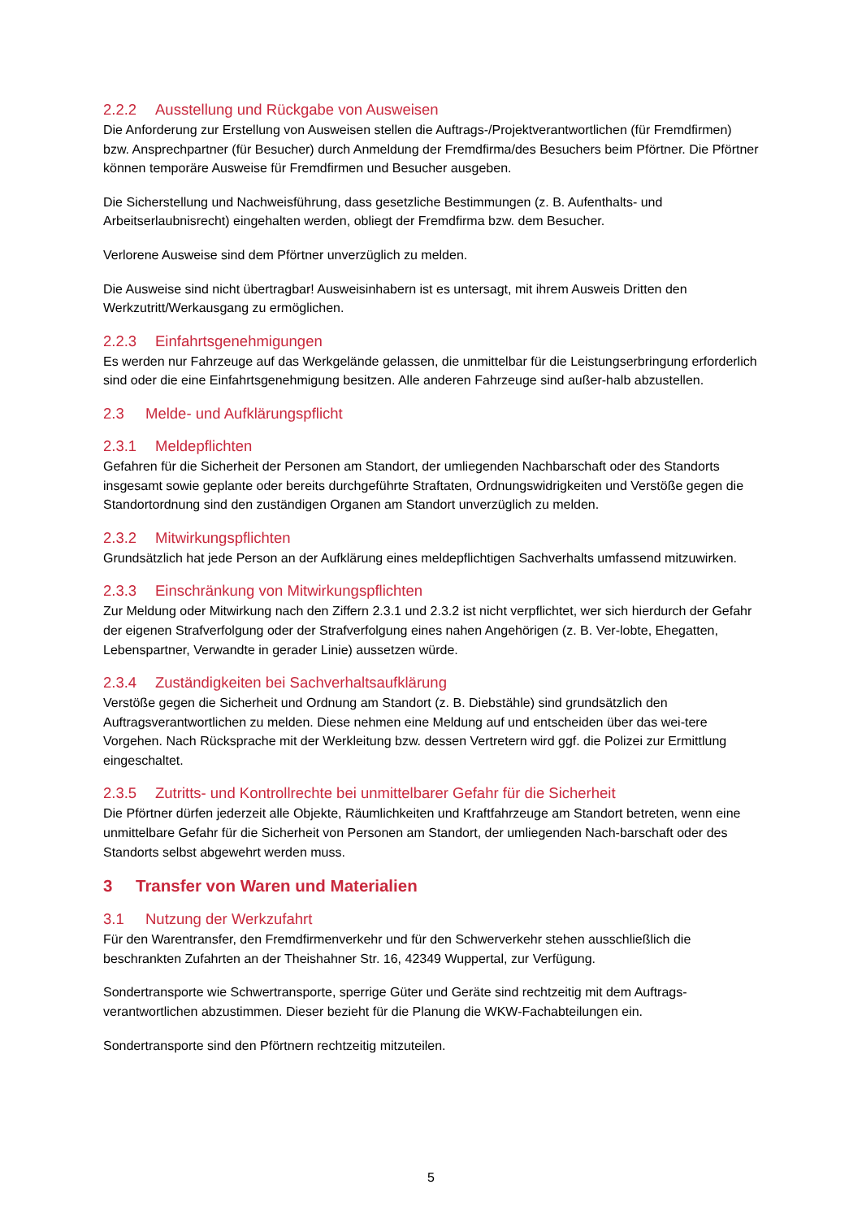2.2.2 Ausstellung und Rückgabe von Ausweisen
Die Anforderung zur Erstellung von Ausweisen stellen die Auftrags-/Projektverantwortlichen (für Fremdfirmen) bzw. Ansprechpartner (für Besucher) durch Anmeldung der Fremdfirma/des Besuchers beim Pförtner. Die Pförtner können temporäre Ausweise für Fremdfirmen und Besucher ausgeben.
Die Sicherstellung und Nachweisführung, dass gesetzliche Bestimmungen (z. B. Aufenthalts- und Arbeitserlaubnisrecht) eingehalten werden, obliegt der Fremdfirma bzw. dem Besucher.
Verlorene Ausweise sind dem Pförtner unverzüglich zu melden.
Die Ausweise sind nicht übertragbar! Ausweisinhabern ist es untersagt, mit ihrem Ausweis Dritten den Werkzutritt/Werkausgang zu ermöglichen.
2.2.3 Einfahrtsgenehmigungen
Es werden nur Fahrzeuge auf das Werkgelände gelassen, die unmittelbar für die Leistungserbringung erforderlich sind oder die eine Einfahrtsgenehmigung besitzen. Alle anderen Fahrzeuge sind außer-halb abzustellen.
2.3 Melde- und Aufklärungspflicht
2.3.1 Meldepflichten
Gefahren für die Sicherheit der Personen am Standort, der umliegenden Nachbarschaft oder des Standorts insgesamt sowie geplante oder bereits durchgeführte Straftaten, Ordnungswidrigkeiten und Verstöße gegen die Standortordnung sind den zuständigen Organen am Standort unverzüglich zu melden.
2.3.2 Mitwirkungspflichten
Grundsätzlich hat jede Person an der Aufklärung eines meldepflichtigen Sachverhalts umfassend mitzuwirken.
2.3.3 Einschränkung von Mitwirkungspflichten
Zur Meldung oder Mitwirkung nach den Ziffern 2.3.1 und 2.3.2 ist nicht verpflichtet, wer sich hierdurch der Gefahr der eigenen Strafverfolgung oder der Strafverfolgung eines nahen Angehörigen (z. B. Ver-lobte, Ehegatten, Lebenspartner, Verwandte in gerader Linie) aussetzen würde.
2.3.4 Zuständigkeiten bei Sachverhaltsaufklärung
Verstöße gegen die Sicherheit und Ordnung am Standort (z. B. Diebstähle) sind grundsätzlich den Auftragsverantwortlichen zu melden. Diese nehmen eine Meldung auf und entscheiden über das wei-tere Vorgehen. Nach Rücksprache mit der Werkleitung bzw. dessen Vertretern wird ggf. die Polizei zur Ermittlung eingeschaltet.
2.3.5 Zutritts- und Kontrollrechte bei unmittelbarer Gefahr für die Sicherheit
Die Pförtner dürfen jederzeit alle Objekte, Räumlichkeiten und Kraftfahrzeuge am Standort betreten, wenn eine unmittelbare Gefahr für die Sicherheit von Personen am Standort, der umliegenden Nach-barschaft oder des Standorts selbst abgewehrt werden muss.
3 Transfer von Waren und Materialien
3.1 Nutzung der Werkzufahrt
Für den Warentransfer, den Fremdfirmenverkehr und für den Schwerverkehr stehen ausschließlich die beschrankten Zufahrten an der Theishahner Str. 16, 42349 Wuppertal, zur Verfügung.
Sondertransporte wie Schwertransporte, sperrige Güter und Geräte sind rechtzeitig mit dem Auftrags-verantwortlichen abzustimmen. Dieser bezieht für die Planung die WKW-Fachabteilungen ein.
Sondertransporte sind den Pförtnern rechtzeitig mitzuteilen.
5